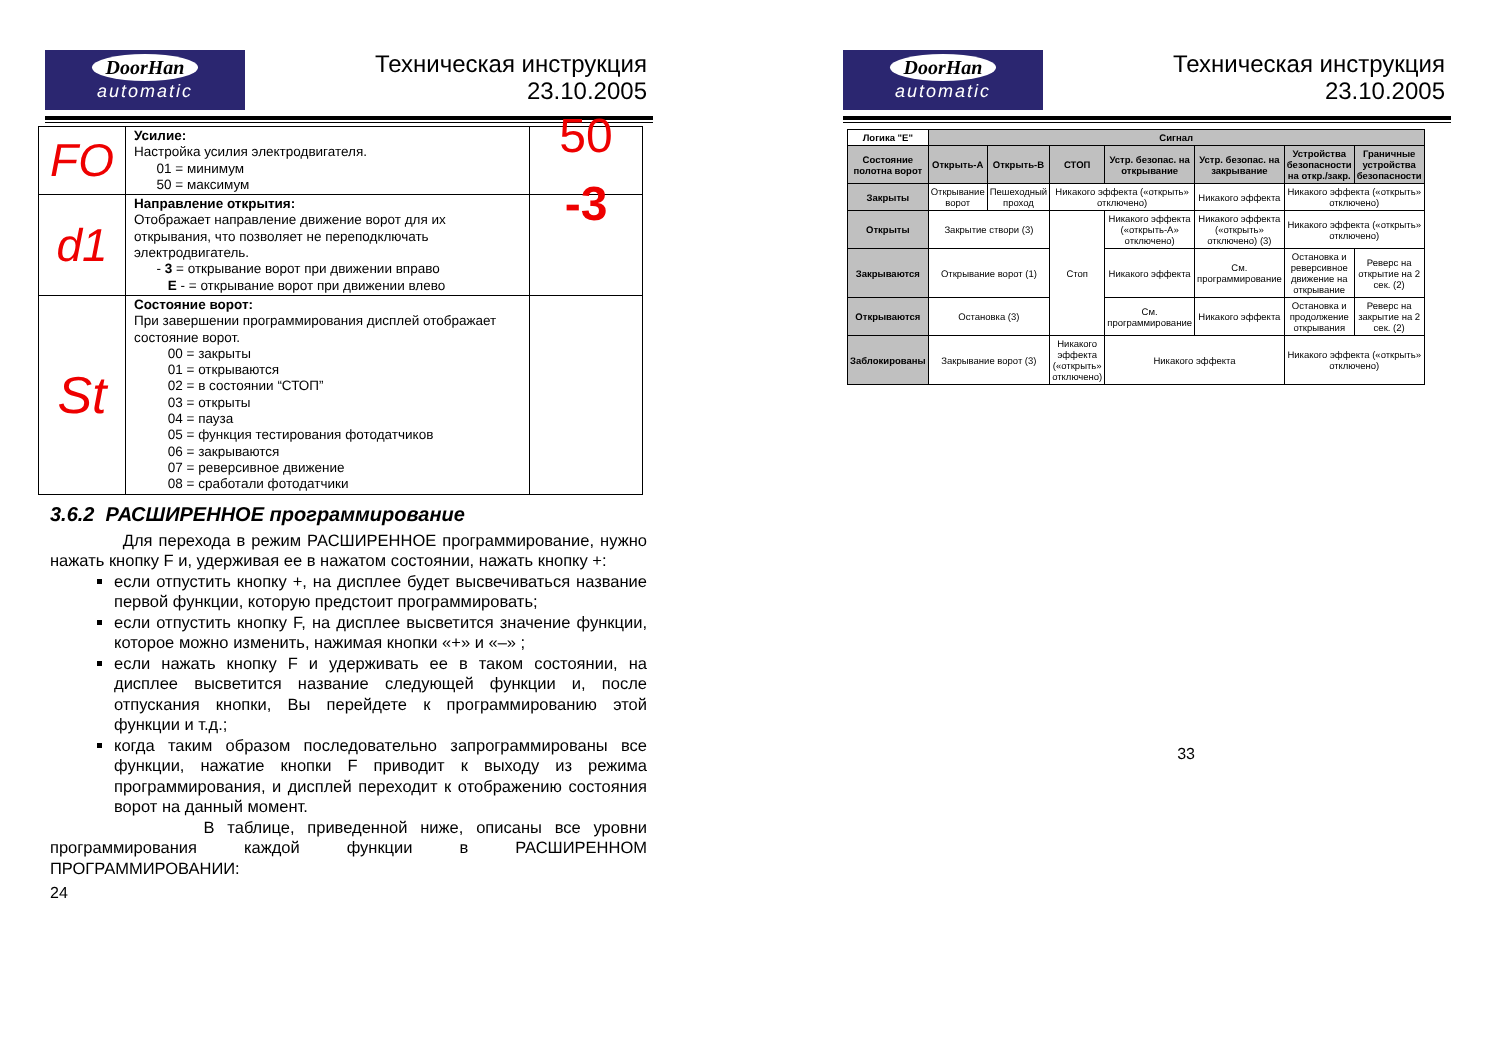DoorHan
automatic
Техническая инструкция
23.10.2005
| FO | Усилие: Настройка усилия электродвигателя. 01 = минимум 50 = максимум | 50 |
| d1 | Направление открытия: Отображает направление движение ворот для их открывания, что позволяет не переподключать электродвигатель. - 3 = открывание ворот при движении вправо E - = открывание ворот при движении влево | -3 |
| St | Состояние ворот: При завершении программирования дисплей отображает состояние ворот. 00 = закрыты 01 = открываются 02 = в состоянии “СТОП” 03 = открыты 04 = пауза 05 = функция тестирования фотодатчиков 06 = закрываются 07 = реверсивное движение 08 = сработали фотодатчики | |
3.6.2 РАСШИРЕННОЕ программирование
Для перехода в режим РАСШИРЕННОЕ программирование, нужно нажать кнопку F и, удерживая ее в нажатом состоянии, нажать кнопку +:
если отпустить кнопку +, на дисплее будет высвечиваться название первой функции, которую предстоит программировать;
если отпустить кнопку F, на дисплее высветится значение функции, которое можно изменить, нажимая кнопки «+» и «–» ;
если нажать кнопку F и удерживать ее в таком состоянии, на дисплее высветится название следующей функции и, после отпускания кнопки, Вы перейдете к программированию этой функции и т.д.;
когда таким образом последовательно запрограммированы все функции, нажатие кнопки F приводит к выходу из режима программирования, и дисплей переходит к отображению состояния ворот на данный момент.
В таблице, приведенной ниже, описаны все уровни программирования каждой функции в РАСШИРЕННОМ ПРОГРАММИРОВАНИИ:
24
DoorHan
automatic
Техническая инструкция
23.10.2005
| Логика "E" | Сигнал | | | | | | |
| --- | --- | --- | --- | --- | --- | --- | --- |
| Состояние полотна ворот | Открыть-А | Открыть-В | СТОП | Устр. безопас. на открывание | Устр. безопас. на закрывание | Устройства безопасности на откр./закр. | Граничные устройства безопасности |
| Закрыты | Открывание ворот | Пешеходный проход | Никакого эффекта («открыть» отключено) | | Никакого эффекта | Никакого эффекта («открыть» отключено) | |
| Открыты | Закрытие створи (3) | | Стоп | Никакого эффекта («открыть-А» отключено) | Никакого эффекта («открыть» отключено) (3) | Никакого эффекта («открыть» отключено) | |
| Закрываются | Открывание ворот (1) | | | Никакого эффекта | См. программирование | Остановка и реверсивное движение на открывание | Реверс на открытие на 2 сек. (2) |
| Открываются | Остановка (3) | | | См. программирование | Никакого эффекта | Остановка и продолжение открывания | Реверс на закрытие на 2 сек. (2) |
| Заблокированы | Закрывание ворот (3) | | Никакого эффекта («открыть» отключено) | Никакого эффекта | | Никакого эффекта («открыть» отключено) | |
33